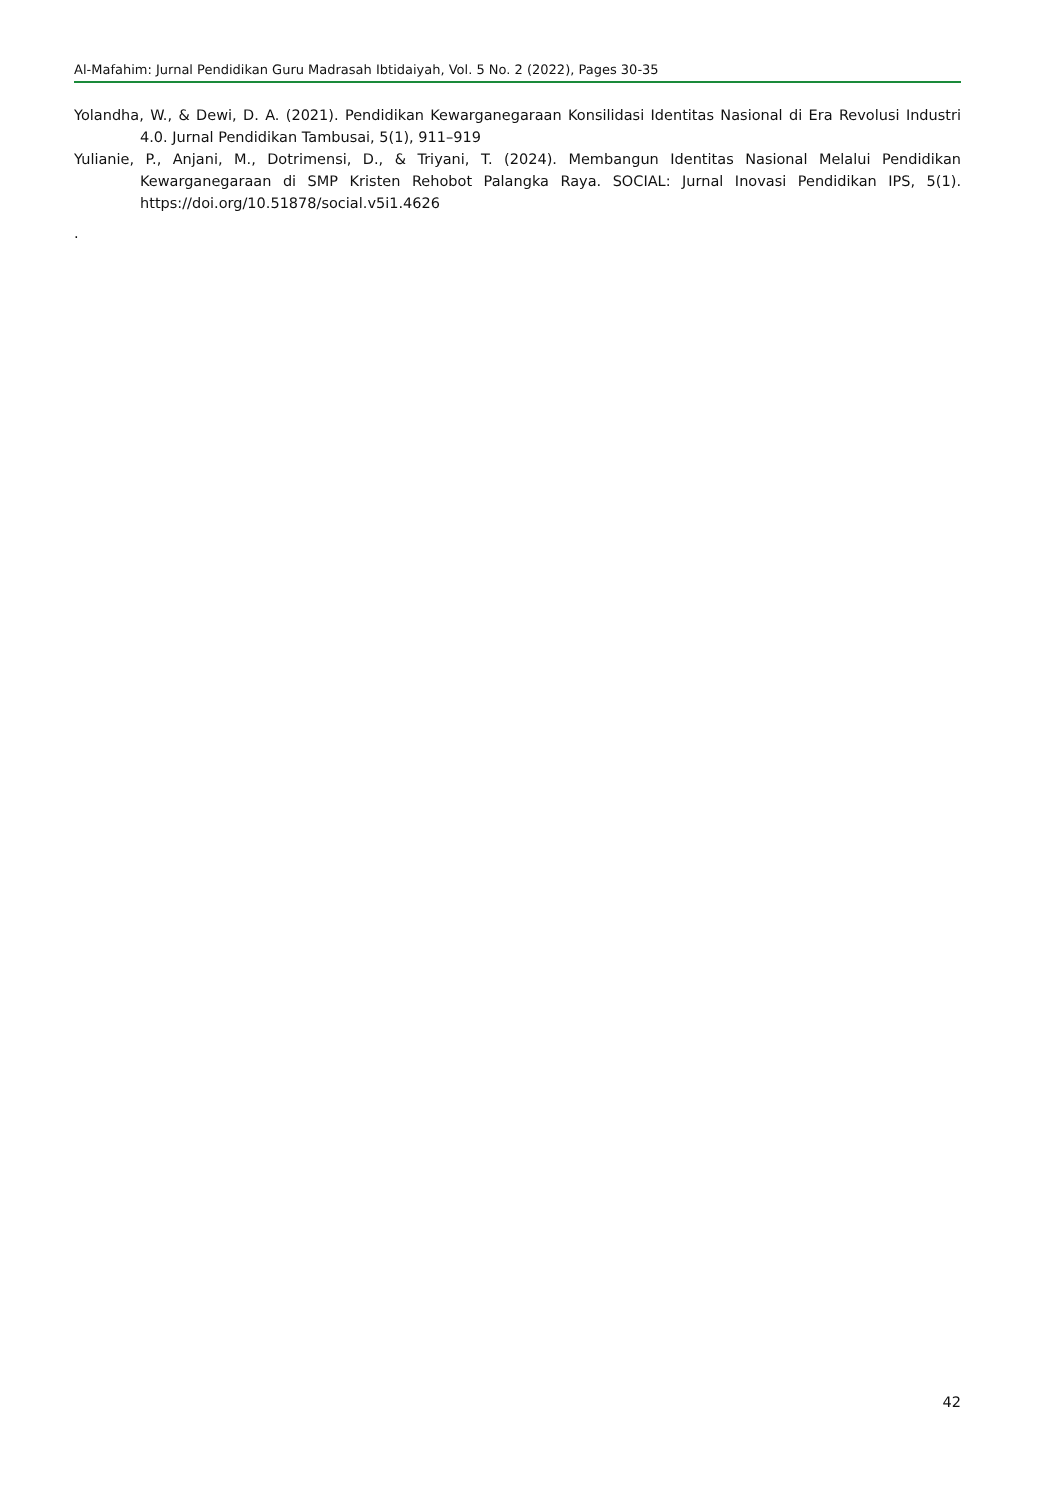Al-Mafahim: Jurnal Pendidikan Guru Madrasah Ibtidaiyah, Vol. 5 No. 2 (2022), Pages 30-35
Yolandha, W., & Dewi, D. A. (2021). Pendidikan Kewarganegaraan Konsilidasi Identitas Nasional di Era Revolusi Industri 4.0. Jurnal Pendidikan Tambusai, 5(1), 911–919
Yulianie, P., Anjani, M., Dotrimensi, D., & Triyani, T. (2024). Membangun Identitas Nasional Melalui Pendidikan Kewarganegaraan di SMP Kristen Rehobot Palangka Raya. SOCIAL: Jurnal Inovasi Pendidikan IPS, 5(1). https://doi.org/10.51878/social.v5i1.4626
.
42